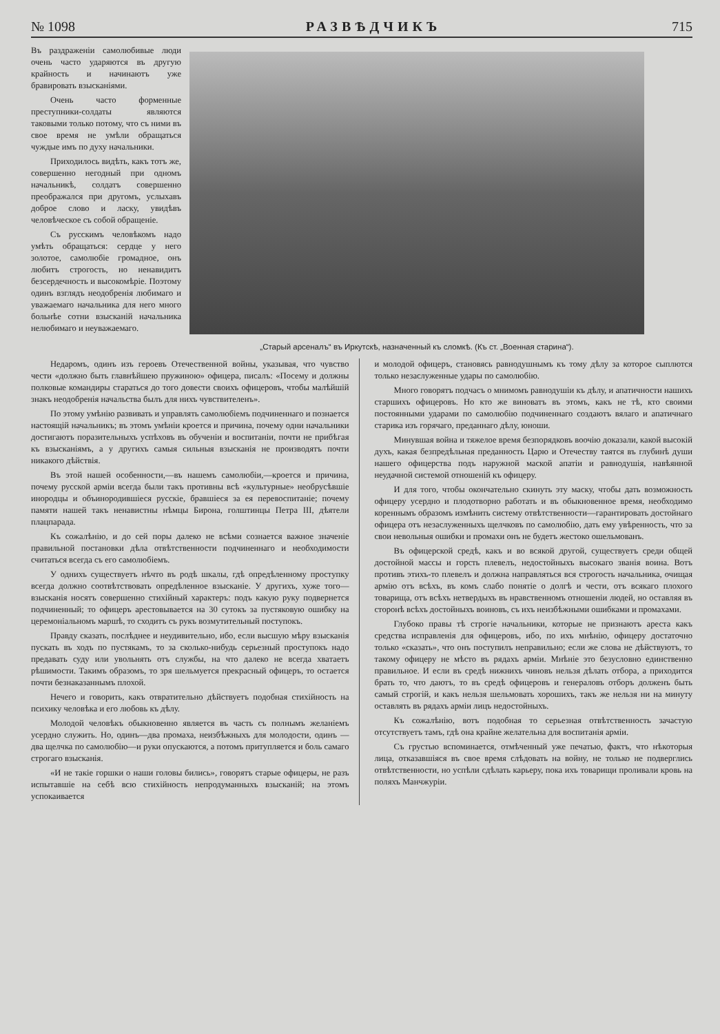№ 1098 РАЗВѢДЧИКЪ 715
Въ раздраженіи самолюбивые люди очень часто ударяются въ другую крайность и начинаютъ уже бравировать взысканіями.
Очень часто форменные преступники-солдаты являются таковыми только потому, что съ ними въ свое время не умѣли обращаться чуждые имъ по духу начальники.
Приходилось видѣть, какъ тотъ же, совершенно негодный при одномъ начальникѣ, солдатъ совершенно преображался при другомъ, услыхавъ доброе слово и ласку, увидѣвъ человѣческое съ собой обращеніе.
Съ русскимъ человѣкомъ надо умѣть обращаться: сердце у него золотое, самолюбіе громадное, онъ любитъ строгость, но ненавидитъ безсердечность и высокомѣріе. Поэтому одинъ взглядъ неодобренія любимаго и уважаемаго начальника для него много больнѣе сотни взысканій начальника нелюбимаго и неуважаемаго.
„Старый арсеналъ“ въ Иркутскѣ, назначенный къ сломкѣ. (Къ ст. „Военная старина“).
Недаромъ, одинъ изъ героевъ Отечественной войны, указывая, что чувство чести «должно быть главнѣйшею пружиною» офицера, писалъ: «Посему и должны полковые командиры стараться до того довести своихъ офицеровъ, чтобы малѣйшій знакъ неодобренія начальства былъ для нихъ чувствителенъ».
По этому умѣнію развивать и управлять самолюбіемъ подчиненнаго и познается настоящій начальникъ; въ этомъ умѣніи кроется и причина, почему одни начальники достигаютъ поразительныхъ успѣховъ въ обученіи и воспитаніи, почти не прибѣгая къ взысканіямъ, а у другихъ самыя сильныя взысканія не производятъ почти никакого дѣйствія.
Въ этой нашей особенности,—въ нашемъ самолюбіи,—кроется и причина, почему русской арміи всегда были такъ противны всѣ «культурные» необрусѣвшіе инородцы и объинородившіеся русскіе, бравшіеся за ея перевоспитаніе; почему памяти нашей такъ ненавистны нѣмцы Бирона, голштинцы Петра III, дѣятели плацпарада.
Къ сожалѣнію, и до сей поры далеко не всѣми сознается важное значеніе правильной постановки дѣла отвѣтственности подчиненнаго и необходимости считаться всегда съ его самолюбіемъ.
У однихъ существуетъ нѣчто въ родѣ шкалы, гдѣ опредѣленному проступку всегда должно соотвѣтствовать опредѣленное взысканіе. У другихъ, хуже того—взысканія носятъ совершенно стихійный характеръ: подъ какую руку подвернется подчиненный; то офицеръ арестовывается на 30 сутокъ за пустяковую ошибку на церемоніальномъ маршѣ, то сходитъ съ рукъ возмутительный поступокъ.
Правду сказать, послѣднее и неудивительно, ибо, если высшую мѣру взысканія пускать въ ходъ по пустякамъ, то за сколько-нибудь серьезный проступокъ надо предавать суду или увольнять отъ службы, на что далеко не всегда хватаетъ рѣшимости. Такимъ образомъ, то зря шельмуется прекрасный офицеръ, то остается почти безнаказаннымъ плохой.
Нечего и говорить, какъ отвратительно дѣйствуетъ подобная стихійность на психику человѣка и его любовь къ дѣлу.
Молодой человѣкъ обыкновенно является въ часть съ полнымъ желаніемъ усердно служить. Но, одинъ—два промаха, неизбѣжныхъ для молодости, одинъ — два щелчка по самолюбію—и руки опускаются, а потомъ притупляется и боль самаго строгаго взысканія.
«И не такіе горшки о наши головы бились», говорятъ старые офицеры, не разъ испытавшіе на себѣ всю стихійность непродуманныхъ взысканій; на этомъ успокаивается
и молодой офицеръ, становясь равнодушнымъ къ тому дѣлу за которое сыплются только незаслуженные удары по самолюбію.
Много говорятъ подчасъ о мнимомъ равнодушіи къ дѣлу, и апатичности нашихъ старшихъ офицеровъ. Но кто же виноватъ въ этомъ, какъ не тѣ, кто своими постоянными ударами по самолюбію подчиненнаго создаютъ вялаго и апатичнаго старика изъ горячаго, преданнаго дѣлу, юноши.
Минувшая война и тяжелое время безпорядковъ воочію доказали, какой высокій духъ, какая безпредѣльная преданность Царю и Отечеству таятся въ глубинѣ души нашего офицерства подъ наружной маской апатіи и равнодушія, навѣянной неудачной системой отношеній къ офицеру.
И для того, чтобы окончательно скинуть эту маску, чтобы дать возможность офицеру усердно и плодотворно работать и въ обыкновенное время, необходимо кореннымъ образомъ измѣнить систему отвѣтственности—гарантировать достойнаго офицера отъ незаслуженныхъ щелчковъ по самолюбію, дать ему увѣренность, что за свои невольныя ошибки и промахи онъ не будетъ жестоко ошельмованъ.
Въ офицерской средѣ, какъ и во всякой другой, существуетъ среди общей достойной массы и горсть плевелъ, недостойныхъ высокаго званія воина. Вотъ противъ этихъ-то плевелъ и должна направляться вся строгость начальника, очищая армію отъ всѣхъ, въ комъ слабо понятіе о долгѣ и чести, отъ всякаго плохого товарища, отъ всѣхъ нетвердыхъ въ нравственномъ отношеніи людей, но оставляя въ сторонѣ всѣхъ достойныхъ воиновъ, съ ихъ неизбѣжными ошибками и промахами.
Глубоко правы тѣ строгіе начальники, которые не признаютъ ареста какъ средства исправленія для офицеровъ, ибо, по ихъ мнѣнію, офицеру достаточно только «сказать», что онъ поступилъ неправильно; если же слова не дѣйствуютъ, то такому офицеру не мѣсто въ рядахъ арміи. Мнѣніе это безусловно единственно правильное. И если въ средѣ нижнихъ чиновъ нельзя дѣлать отбора, а приходится брать то, что даютъ, то въ средѣ офицеровъ и генераловъ отборъ долженъ быть самый строгій, и какъ нельзя шельмовать хорошихъ, такъ же нельзя ни на минуту оставлять въ рядахъ арміи лицъ недостойныхъ.
Къ сожалѣнію, вотъ подобная то серьезная отвѣтственность зачастую отсутствуетъ тамъ, гдѣ она крайне желательна для воспитанія арміи.
Съ грустью вспоминается, отмѣченный уже печатью, фактъ, что нѣкоторыя лица, отказавшіяся въ свое время слѣдовать на войну, не только не подверглись отвѣтственности, но успѣли сдѣлать карьеру, пока ихъ товарищи проливали кровь на поляхъ Манчжуріи.